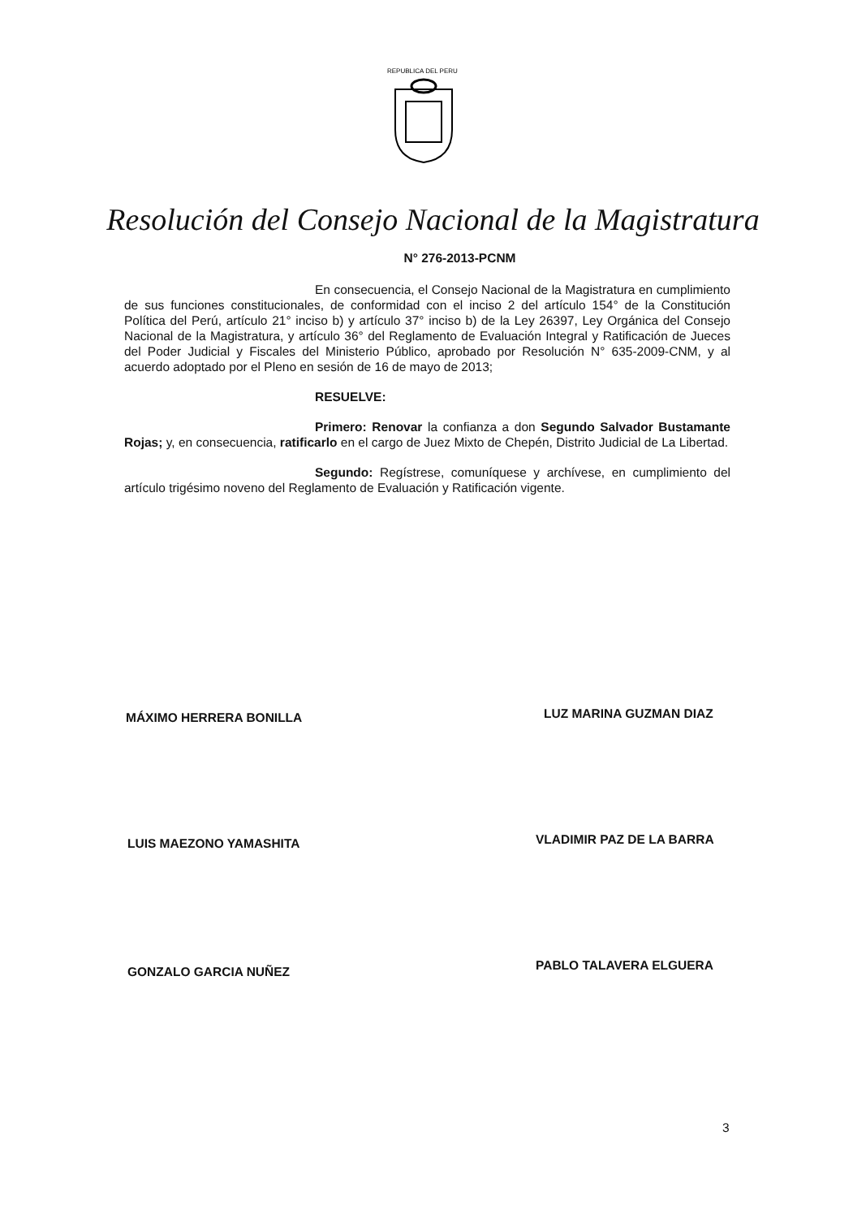REPUBLICA DEL PERU
Resolución del Consejo Nacional de la Magistratura
N° 276-2013-PCNM
En consecuencia, el Consejo Nacional de la Magistratura en cumplimiento de sus funciones constitucionales, de conformidad con el inciso 2 del artículo 154° de la Constitución Política del Perú, artículo 21° inciso b) y artículo 37° inciso b) de la Ley 26397, Ley Orgánica del Consejo Nacional de la Magistratura, y artículo 36° del Reglamento de Evaluación Integral y Ratificación de Jueces del Poder Judicial y Fiscales del Ministerio Público, aprobado por Resolución N° 635-2009-CNM, y al acuerdo adoptado por el Pleno en sesión de 16 de mayo de 2013;
RESUELVE:
Primero: Renovar la confianza a don Segundo Salvador Bustamante Rojas; y, en consecuencia, ratificarlo en el cargo de Juez Mixto de Chepén, Distrito Judicial de La Libertad.
Segundo: Regístrese, comuníquese y archívese, en cumplimiento del artículo trigésimo noveno del Reglamento de Evaluación y Ratificación vigente.
MÁXIMO HERRERA BONILLA LUZ MARINA GUZMAN DIAZ
LUIS MAEZONO YAMASHITA VLADIMIR PAZ DE LA BARRA
GONZALO GARCIA NUÑEZ PABLO TALAVERA ELGUERA
3